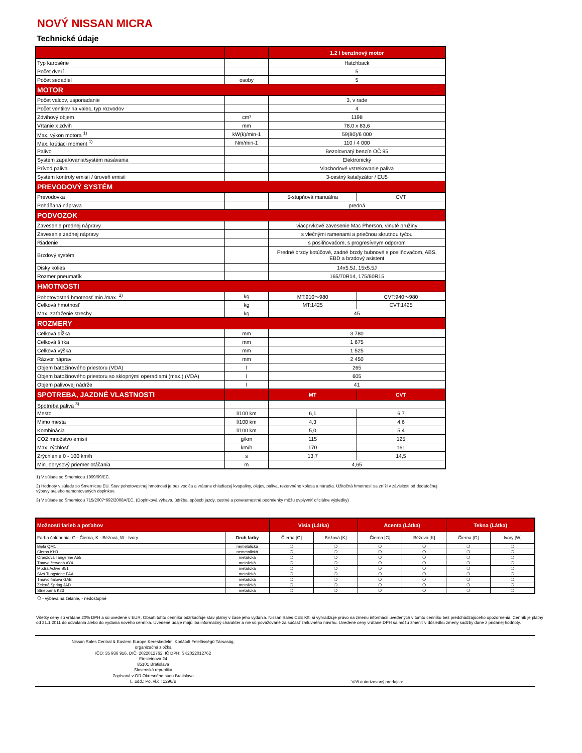NOVÝ NISSAN MICRA
Technické údaje
| | | 1.2 l benzínový motor | |
| Typ karosérie | | Hatchback | |
| Počet dverí | | 5 | |
| Počet sedadiel | osoby | 5 | |
| MOTOR | | | |
| Počet valcov, usporiadanie | | 3, v rade | |
| Počet ventilov na valec, typ rozvodov | | 4 | |
| Zdvihový objem | cm³ | 1198 | |
| Vŕtanie x zdvih | mm | 78,0 x 83,6 | |
| Max. výkon motora <sup>1)</sup> | kW(k)/min-1 | 59(80)/6 000 | |
| Max. krútiaci moment <sup>1)</sup> | Nm/min-1 | 110 / 4 000 | |
| Palivo | | Bezolovnatý benzín OČ 95 | |
| Systém zapaľovania/systém nasávania | | Elektronický | |
| Prívod paliva | | Viacbodové vstrekovanie paliva | |
| Systém kontroly emisií / úroveň emisií | | 3-cestný katalyzátor / EU5 | |
| PREVODOVÝ SYSTÉM | | | |
| Prevodovka | | 5-stupňová manuálna | CVT |
| Poháňaná náprava | | predná | |
| PODVOZOK | | | |
| Zavesenie prednej nápravy | | viacprvkové zavesenie Mac Pherson, vinuté pružiny | |
| Zavesenie zadnej nápravy | | s vlečnými ramenami a priečnou skrutnou tyčou | |
| Riadenie | | s posilňovačom, s progresívnym odporom | |
| Brzdový systém | | Predné brzdy kotúčové, zadné brzdy bubnové s posilňovačom, ABS, EBD a brzdový asistent | |
| Disky kolies | | 14x5.5J, 15x5.5J | |
| Rozmer pneumatík | | 165/70R14, 175/60R15 | |
| HMOTNOSTI | | | |
| Pohotovostná hmotnosť min./max. <sup>2)</sup> | kg | MT:910～980 | CVT:940～980 |
| Celková hmotnosť | kg | MT:1425 | CVT:1425 |
| Max. zaťaženie strechy | kg | 45 | |
| ROZMERY | | | |
| Celková dĺžka | mm | 3 780 | |
| Celková šírka | mm | 1 675 | |
| Celková výška | mm | 1 525 | |
| Rázvor náprav | mm | 2 450 | |
| Objem batožinového priestoru (VDA) | l | 265 | |
| Objem batožinového priestoru so sklopnými operadlami (max.) (VDA) | l | 605 | |
| Objem palivovej nádrže | l | 41 | |
| SPOTREBA, JAZDNÉ VLASTNOSTI | | MT | CVT |
| Spotreba paliva <sup>3)</sup> | | | |
| Mesto | l/100 km | 6,1 | 6,7 |
| Mimo mesta | l/100 km | 4,3 | 4,6 |
| Kombinácia | l/100 km | 5,0 | 5,4 |
| CO2 množstvo emisií | g/km | 115 | 125 |
| Max. rýchlosť | km/h | 170 | 161 |
| Zrýchlenie 0 - 100 km/h | s | 13,7 | 14,5 |
| Min. obrysový priemer otáčania | m | 4,65 | |
1) V súlade so Smernicou 1999/99/EC.
2) Hodnoty v súlade so Smernicou EU. Stav pohotovostnej hmotnosti je bez vodiča a vrátane chladiacej kvapaliny, olejov, paliva, rezervného kolesa a náradia. Užitočná hmotnosť sa zníži v závislosti od dodatočnej výbavy a/alebo namontovaných doplnkov.
3) V súlade so Smernicou 715/2007*692/2008A/EC. (Doplnková výbava, údržba, spôsob jazdy, cestné a poveternostné podmienky môžu ovplyvniť oficiálne výsledky)
| Možnosti farieb a poťahov | | Visia (Látka) | | Acenta (Látka) | | Tekna (Látka) | |
| Farba čalúnenia: G - Čierna, K - Béžová, W - Ivory | Druh farby | Čierna [G] | Béžová [K] | Čierna [G] | Béžová [K] | Čierna [G] | Ivory [W] |
| Biela QM1 | nemetalická | ❍ | ❍ | ❍ | ❍ | ❍ | ❍ |
| Čierna KH3 | nemetalická | ❍ | ❍ | ❍ | ❍ | ❍ | ❍ |
| Oranžová Tangerine A55 | metalická | ❍ | ❍ | ❍ | ❍ | ❍ | ❍ |
| Tmavo červená AY4 | metalická | ❍ | ❍ | ❍ | ❍ | ❍ | ❍ |
| Modrá Active B51 | metalická | ❍ | ❍ | ❍ | ❍ | ❍ | ❍ |
| Sivá Tungstene FAA | metalická | ❍ | ❍ | ❍ | ❍ | ❍ | ❍ |
| Tmavo fialová GAB | metalická | ❍ | ❍ | ❍ | ❍ | ❍ | ❍ |
| Zelená Spring JAD | metalická | ❍ | ❍ | ❍ | ❍ | ❍ | ❍ |
| Strieborná K23 | metalická | ❍ | ❍ | ❍ | ❍ | ❍ | ❍ |
❍ - výbava na želanie, - nedostupné
Všetky ceny sú vrátane 20% DPH a sú uvedené v EUR. Obsah tohto cenníka odzrkadľuje stav platný v čase jeho vydania. Nissan Sales CEE Kft. si vyhradzuje právo na zmenu informácií uvedených v tomto cenníku bez predchádzajúceho upozornenia. Cenník je platný od 21.1.2011 do odvolania alebo do vydania nového cenníka. Uvedené údaje majú iba informačný charakter a nie sú považované za súčasť zmluvného návrhu. Uvedené ceny vrátane DPH sa môžu zmeniť v dôsledku zmeny sadzby dane z pridanej hodnoty.
Nissan Sales Central & Eastern Europe Kereskedelmi Korlátolt Felelősségű Társaság,
organizačná zložka
IČO: 35 936 916, DIČ: 2022012762, IČ DPH: SK2022012762
Einsteinova 24
85101 Bratislava
Slovenská republika
Zapísaná v OR Okresného súdu Bratislava
I., odd.: Po, vl.č.: 1296/B
Váš autorizovaný predajca: